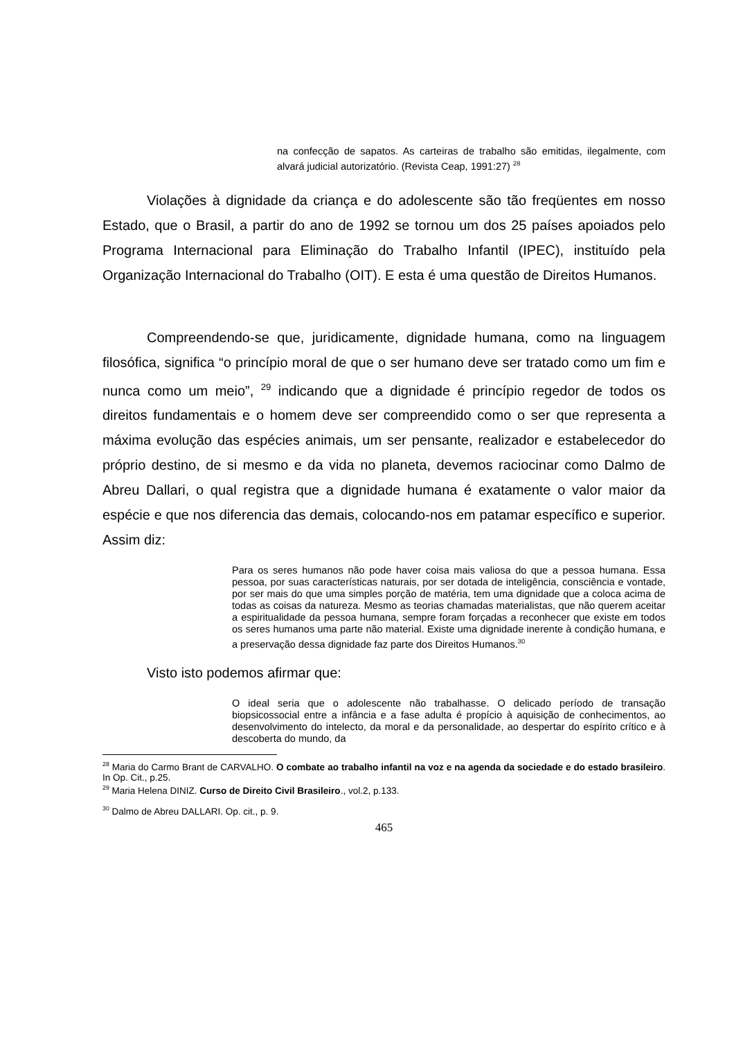na confecção de sapatos. As carteiras de trabalho são emitidas, ilegalmente, com alvará judicial autorizatório. (Revista Ceap, 1991:27) <sup>28</sup>
Violações à dignidade da criança e do adolescente são tão freqüentes em nosso Estado, que o Brasil, a partir do ano de 1992 se tornou um dos 25 países apoiados pelo Programa Internacional para Eliminação do Trabalho Infantil (IPEC), instituído pela Organização Internacional do Trabalho (OIT). E esta é uma questão de Direitos Humanos.
Compreendendo-se que, juridicamente, dignidade humana, como na linguagem filosófica, significa “o princípio moral de que o ser humano deve ser tratado como um fim e nunca como um meio”, <sup>29</sup> indicando que a dignidade é princípio regedor de todos os direitos fundamentais e o homem deve ser compreendido como o ser que representa a máxima evolução das espécies animais, um ser pensante, realizador e estabelecedor do próprio destino, de si mesmo e da vida no planeta, devemos raciocinar como Dalmo de Abreu Dallari, o qual registra que a dignidade humana é exatamente o valor maior da espécie e que nos diferencia das demais, colocando-nos em patamar específico e superior. Assim diz:
Para os seres humanos não pode haver coisa mais valiosa do que a pessoa humana. Essa pessoa, por suas características naturais, por ser dotada de inteligência, consciência e vontade, por ser mais do que uma simples porção de matéria, tem uma dignidade que a coloca acima de todas as coisas da natureza. Mesmo as teorias chamadas materialistas, que não querem aceitar a espiritualidade da pessoa humana, sempre foram forçadas a reconhecer que existe em todos os seres humanos uma parte não material. Existe uma dignidade inerente à condição humana, e a preservação dessa dignidade faz parte dos Direitos Humanos.<sup>30</sup>
Visto isto podemos afirmar que:
O ideal seria que o adolescente não trabalhasse. O delicado período de transação biopsicossocial entre a infância e a fase adulta é propício à aquisição de conhecimentos, ao desenvolvimento do intelecto, da moral e da personalidade, ao despertar do espírito crítico e à descoberta do mundo, da
<sup>28</sup> Maria do Carmo Brant de CARVALHO. O combate ao trabalho infantil na voz e na agenda da sociedade e do estado brasileiro. In Op. Cit., p.25.
<sup>29</sup> Maria Helena DINIZ. Curso de Direito Civil Brasileiro., vol.2, p.133.
<sup>30</sup> Dalmo de Abreu DALLARI. Op. cit., p. 9.
465